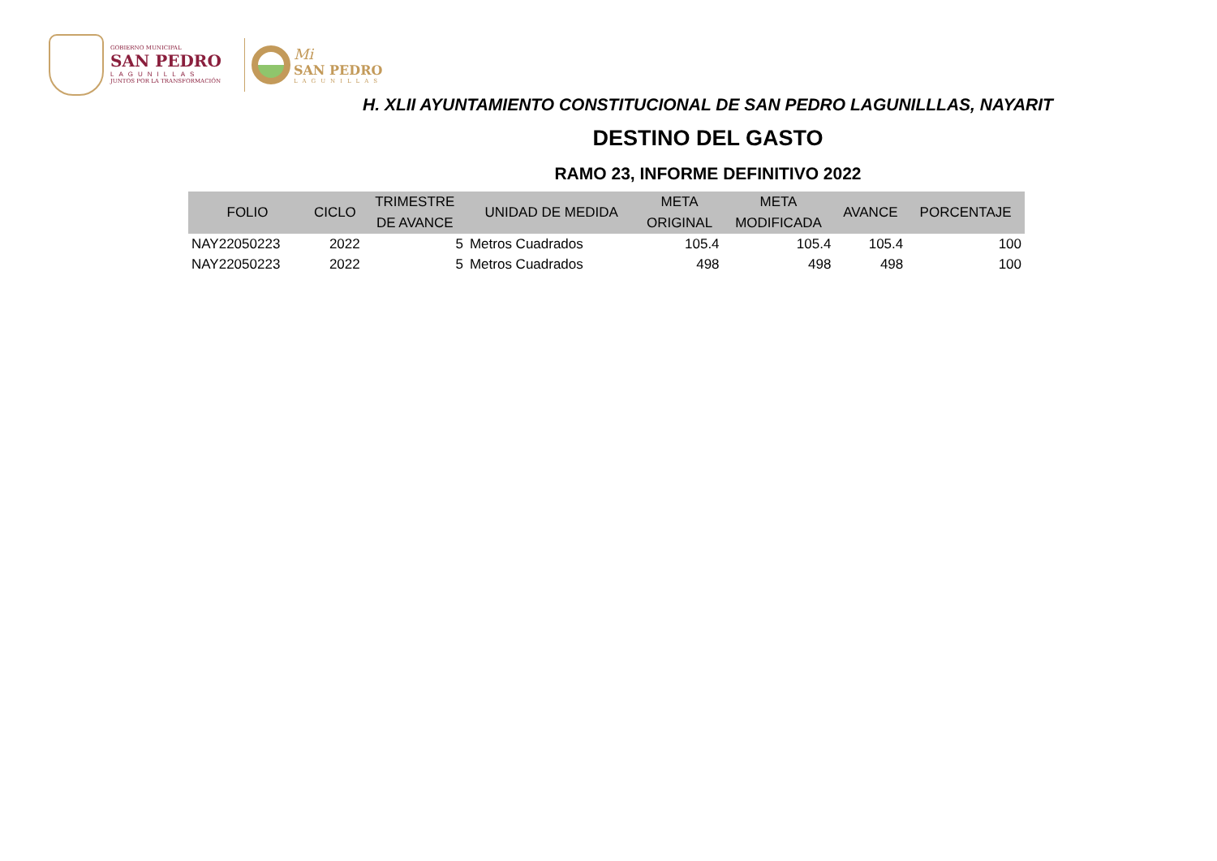GOBIERNO MUNICIPAL
SAN PEDRO
LAGUNILLAS
JUNTOS POR LA TRANSFORMACIÓN
Mi
SAN PEDRO
LAGUNILLAS
H. XLII AYUNTAMIENTO CONSTITUCIONAL DE SAN PEDRO LAGUNILLLAS, NAYARIT
DESTINO DEL GASTO
RAMO 23, INFORME DEFINITIVO 2022
| FOLIO | CICLO | TRIMESTRE DE AVANCE | UNIDAD DE MEDIDA | META ORIGINAL | META MODIFICADA | AVANCE | PORCENTAJE |
| --- | --- | --- | --- | --- | --- | --- | --- |
| NAY22050223 | 2022 | 5 | Metros Cuadrados | 105.4 | 105.4 | 105.4 | 100 |
| NAY22050223 | 2022 | 5 | Metros Cuadrados | 498 | 498 | 498 | 100 |